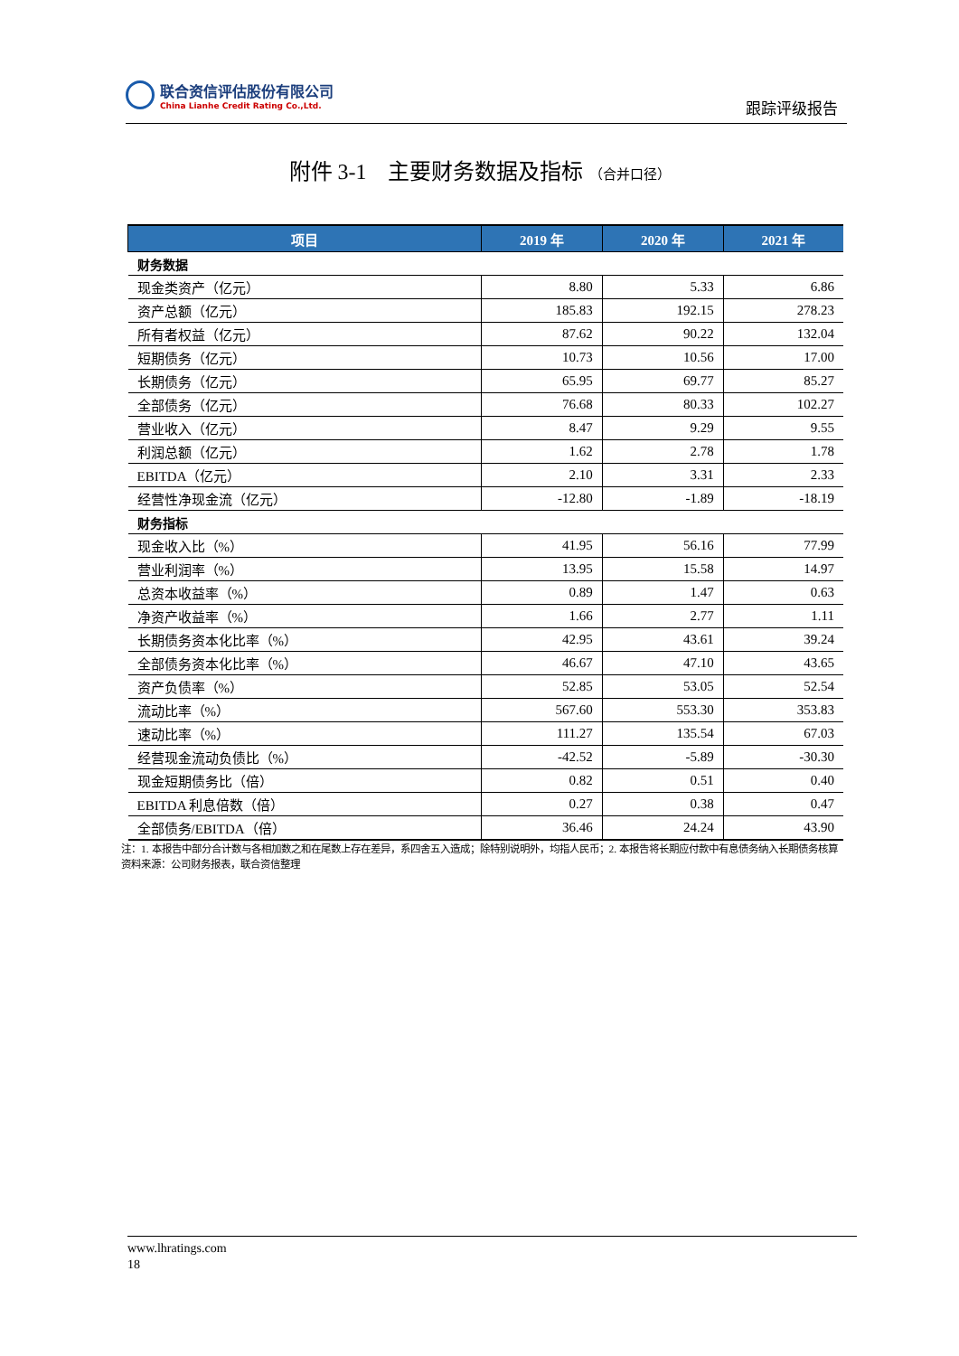联合资信评估股份有限公司
China Lianhe Credit Rating Co.,Ltd.
跟踪评级报告
附件 3-1　主要财务数据及指标 （合并口径）
| 项目 | 2019 年 | 2020 年 | 2021 年 |
| --- | --- | --- | --- |
| 财务数据 | | | |
| 现金类资产（亿元） | 8.80 | 5.33 | 6.86 |
| 资产总额（亿元） | 185.83 | 192.15 | 278.23 |
| 所有者权益（亿元） | 87.62 | 90.22 | 132.04 |
| 短期债务（亿元） | 10.73 | 10.56 | 17.00 |
| 长期债务（亿元） | 65.95 | 69.77 | 85.27 |
| 全部债务（亿元） | 76.68 | 80.33 | 102.27 |
| 营业收入（亿元） | 8.47 | 9.29 | 9.55 |
| 利润总额（亿元） | 1.62 | 2.78 | 1.78 |
| EBITDA（亿元） | 2.10 | 3.31 | 2.33 |
| 经营性净现金流（亿元） | -12.80 | -1.89 | -18.19 |
| 财务指标 | | | |
| 现金收入比（%） | 41.95 | 56.16 | 77.99 |
| 营业利润率（%） | 13.95 | 15.58 | 14.97 |
| 总资本收益率（%） | 0.89 | 1.47 | 0.63 |
| 净资产收益率（%） | 1.66 | 2.77 | 1.11 |
| 长期债务资本化比率（%） | 42.95 | 43.61 | 39.24 |
| 全部债务资本化比率（%） | 46.67 | 47.10 | 43.65 |
| 资产负债率（%） | 52.85 | 53.05 | 52.54 |
| 流动比率（%） | 567.60 | 553.30 | 353.83 |
| 速动比率（%） | 111.27 | 135.54 | 67.03 |
| 经营现金流动负债比（%） | -42.52 | -5.89 | -30.30 |
| 现金短期债务比（倍） | 0.82 | 0.51 | 0.40 |
| EBITDA 利息倍数（倍） | 0.27 | 0.38 | 0.47 |
| 全部债务/EBITDA（倍） | 36.46 | 24.24 | 43.90 |
注：1. 本报告中部分合计数与各相加数之和在尾数上存在差异，系四舍五入造成；除特别说明外，均指人民币；2. 本报告将长期应付款中有息债务纳入长期债务核算
资料来源：公司财务报表，联合资信整理
www.lhratings.com
18